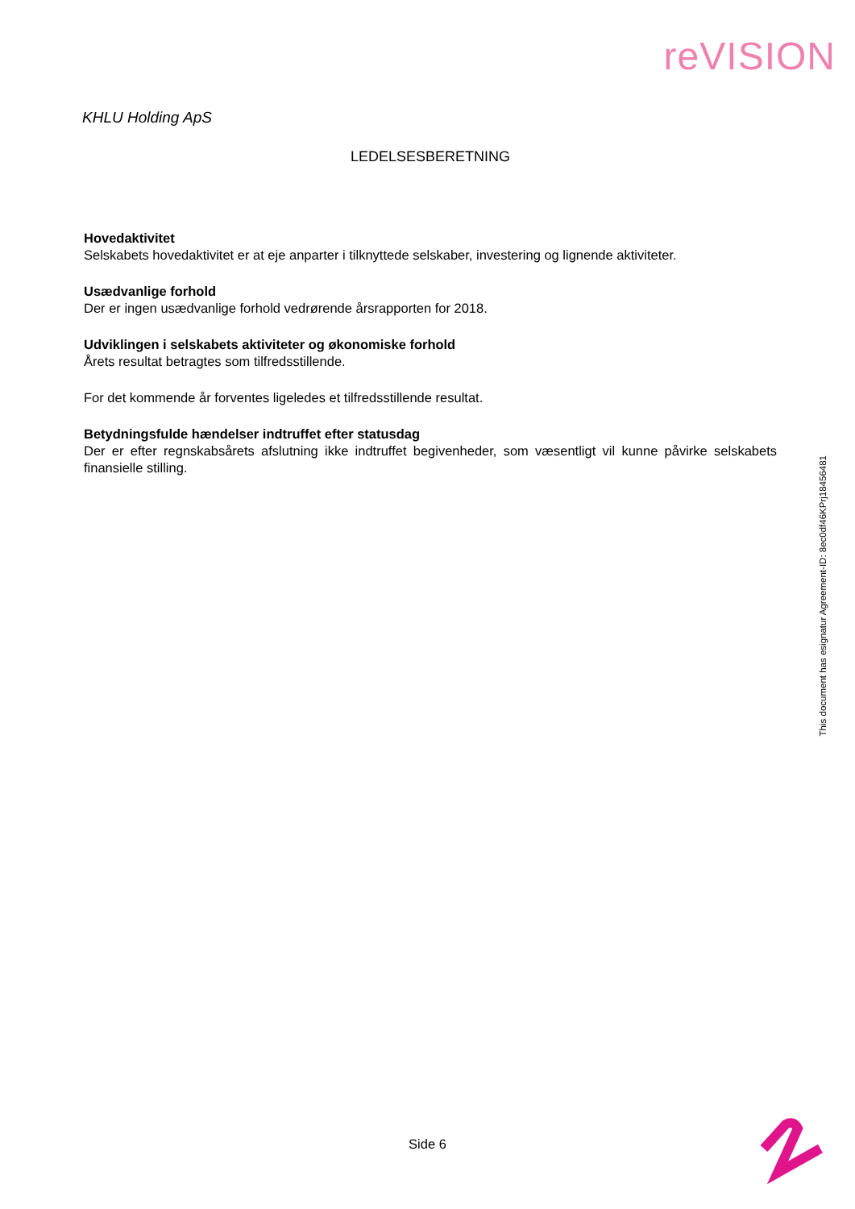reVISION
KHLU Holding ApS
LEDELSESBERETNING
Hovedaktivitet
Selskabets hovedaktivitet er at eje anparter i tilknyttede selskaber, investering og lignende aktiviteter.
Usædvanlige forhold
Der er ingen usædvanlige forhold vedrørende årsrapporten for 2018.
Udviklingen i selskabets aktiviteter og økonomiske forhold
Årets resultat betragtes som tilfredsstillende.
For det kommende år forventes ligeledes et tilfredsstillende resultat.
Betydningsfulde hændelser indtruffet efter statusdag
Der er efter regnskabsårets afslutning ikke indtruffet begivenheder, som væsentligt vil kunne påvirke selskabets finansielle stilling.
This document has esignatur Agreement-ID: 8ec0df46KPrj18456481
Side 6